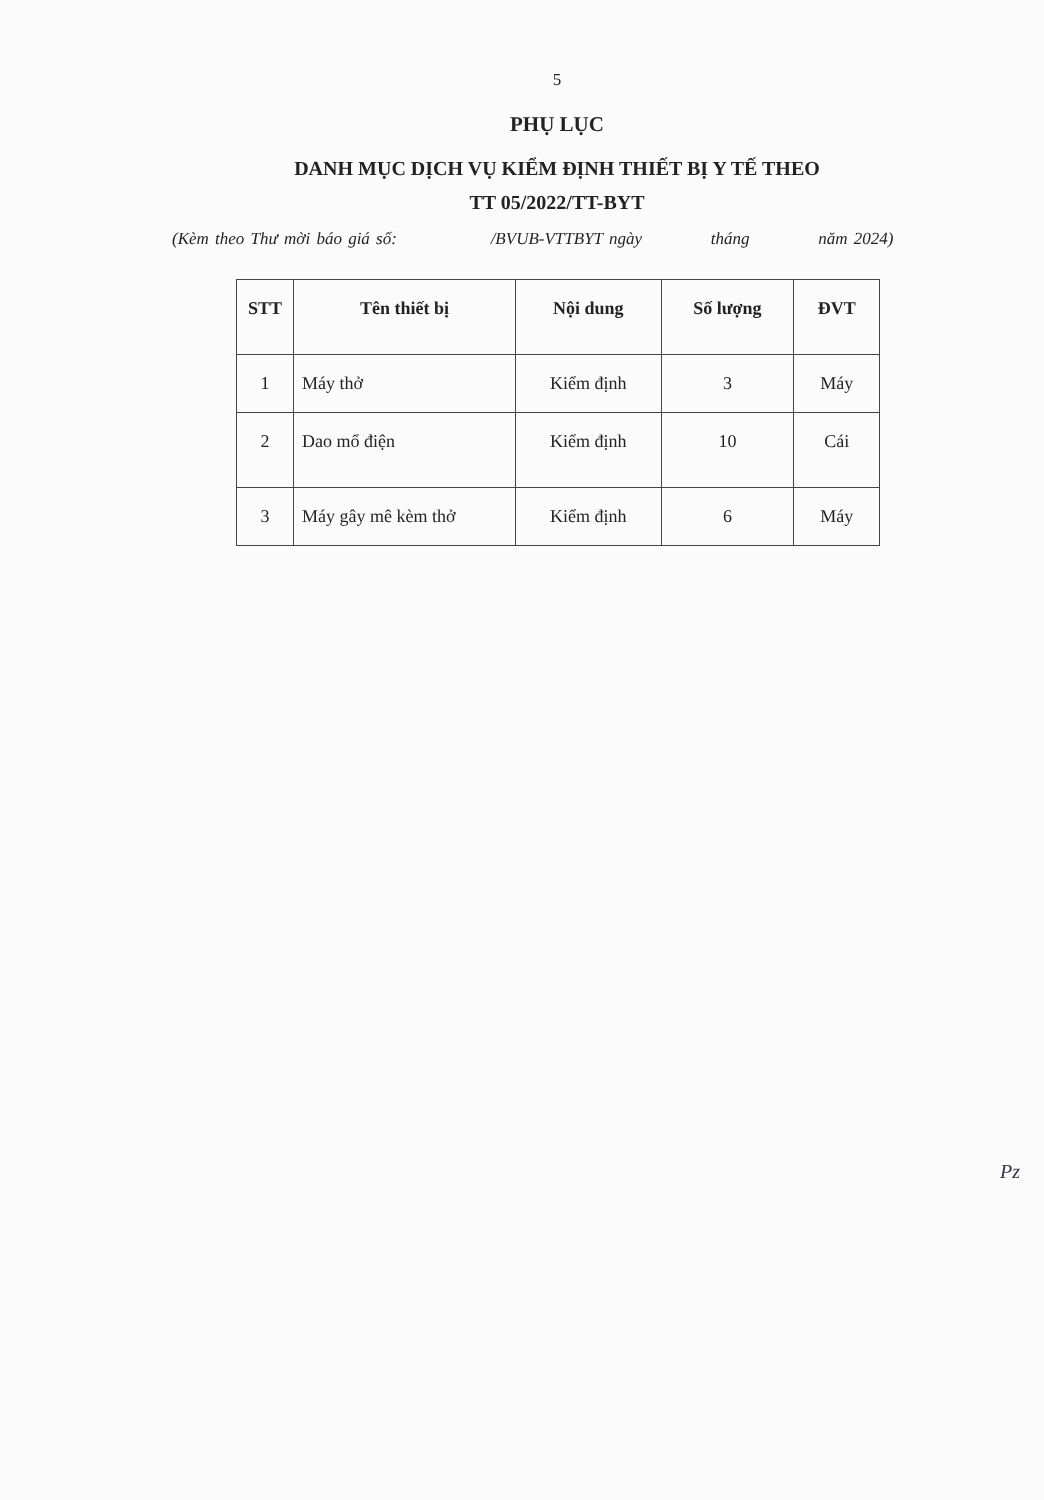5
PHỤ LỤC
DANH MỤC DỊCH VỤ KIỂM ĐỊNH THIẾT BỊ Y TẾ THEO
TT 05/2022/TT-BYT
(Kèm theo Thư mời báo giá số: /BVUB-VTTBYT ngày tháng năm 2024)
| STT | Tên thiết bị | Nội dung | Số lượng | ĐVT |
| --- | --- | --- | --- | --- |
| 1 | Máy thở | Kiểm định | 3 | Máy |
| 2 | Dao mổ điện | Kiểm định | 10 | Cái |
| 3 | Máy gây mê kèm thở | Kiểm định | 6 | Máy |
Pz